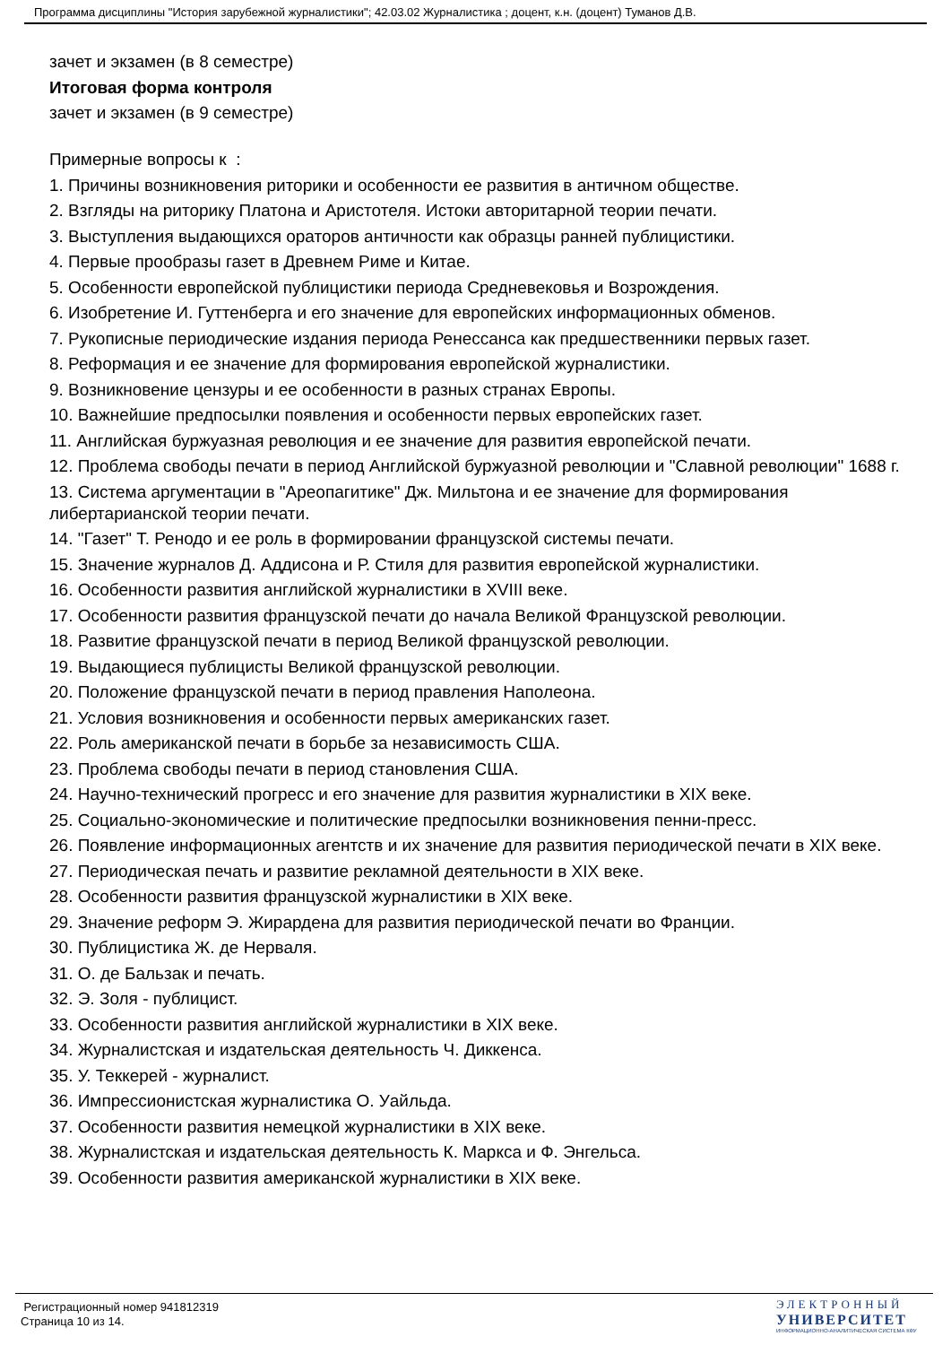Программа дисциплины "История зарубежной журналистики"; 42.03.02 Журналистика ; доцент, к.н. (доцент) Туманов Д.В.
зачет и экзамен (в 8 семестре)
Итоговая форма контроля
зачет и экзамен (в 9 семестре)
Примерные вопросы к :
1. Причины возникновения риторики и особенности ее развития в античном обществе.
2. Взгляды на риторику Платона и Аристотеля. Истоки авторитарной теории печати.
3. Выступления выдающихся ораторов античности как образцы ранней публицистики.
4. Первые прообразы газет в Древнем Риме и Китае.
5. Особенности европейской публицистики периода Средневековья и Возрождения.
6. Изобретение И. Гуттенберга и его значение для европейских информационных обменов.
7. Рукописные периодические издания периода Ренессанса как предшественники первых газет.
8. Реформация и ее значение для формирования европейской журналистики.
9. Возникновение цензуры и ее особенности в разных странах Европы.
10. Важнейшие предпосылки появления и особенности первых европейских газет.
11. Английская буржуазная революция и ее значение для развития европейской печати.
12. Проблема свободы печати в период Английской буржуазной революции и "Славной революции" 1688 г.
13. Система аргументации в "Ареопагитике" Дж. Мильтона и ее значение для формирования либертарианской теории печати.
14. "Газет" Т. Ренодо и ее роль в формировании французской системы печати.
15. Значение журналов Д. Аддисона и Р. Стиля для развития европейской журналистики.
16. Особенности развития английской журналистики в XVIII веке.
17. Особенности развития французской печати до начала Великой Французской революции.
18. Развитие французской печати в период Великой французской революции.
19. Выдающиеся публицисты Великой французской революции.
20. Положение французской печати в период правления Наполеона.
21. Условия возникновения и особенности первых американских газет.
22. Роль американской печати в борьбе за независимость США.
23. Проблема свободы печати в период становления США.
24. Научно-технический прогресс и его значение для развития журналистики в XIX веке.
25. Социально-экономические и политические предпосылки возникновения пенни-пресс.
26. Появление информационных агентств и их значение для развития периодической печати в XIX веке.
27. Периодическая печать и развитие рекламной деятельности в XIX веке.
28. Особенности развития французской журналистики в XIX веке.
29. Значение реформ Э. Жирардена для развития периодической печати во Франции.
30. Публицистика Ж. де Нерваля.
31. О. де Бальзак и печать.
32. Э. Золя - публицист.
33. Особенности развития английской журналистики в XIX веке.
34. Журналистская и издательская деятельность Ч. Диккенса.
35. У. Теккерей - журналист.
36. Импрессионистская журналистика О. Уайльда.
37. Особенности развития немецкой журналистики в XIX веке.
38. Журналистская и издательская деятельность К. Маркса и Ф. Энгельса.
39. Особенности развития американской журналистики в XIX веке.
Регистрационный номер 941812319
Страница 10 из 14.
ЭЛЕКТРОННЫЙ
УНИВЕРСИТЕТ
ИНФОРМАЦИОННО-АНАЛИТИЧЕСКАЯ СИСТЕМА КФУ